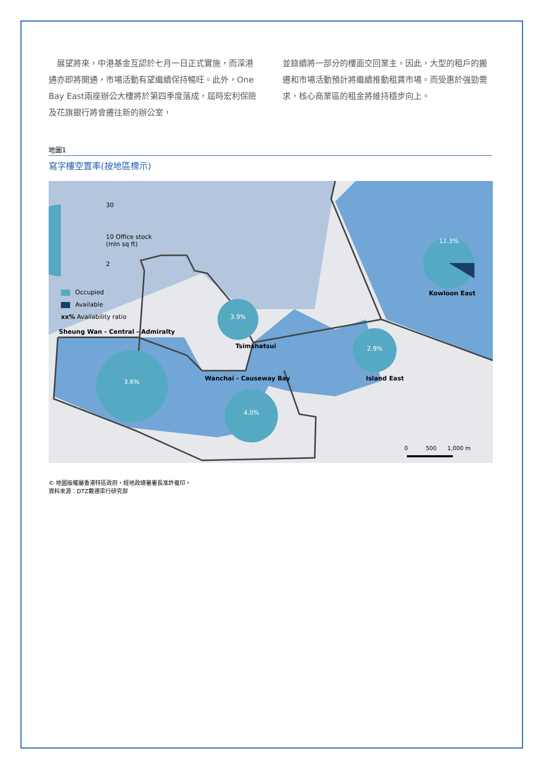展望將來，中港基金互認於七月一日正式實施，而深港通亦即將開通，市場活動有望繼續保持暢旺。此外，One Bay East兩座辦公大樓將於第四季度落成，屆時宏利保險及花旗銀行將會遷往新的辦公室，
並錄續將一部分的樓面交回業主。因此，大型的租戶的搬遷和市場活動預計將繼續推動租賃市場。而受惠於強勁需求，核心商業區的租金將維持穩步向上。
地圖1
寫字樓空置率(按地區標示)
30
10 Office stock
(mln sq ft)
2
Occupied
Available
xx% Availability ratio
Sheung Wan - Central - Admiralty
3.9%
Tsimshatsui
3.6% Wanchai - Causeway Bay
4.0%
2.9%
Island East
12.3%
Kowloon East
0 500 1,000 m
© 地圖版權屬香港特區政府，經地政總署署長准許複印。
資料來源：DTZ戴德梁行研究部